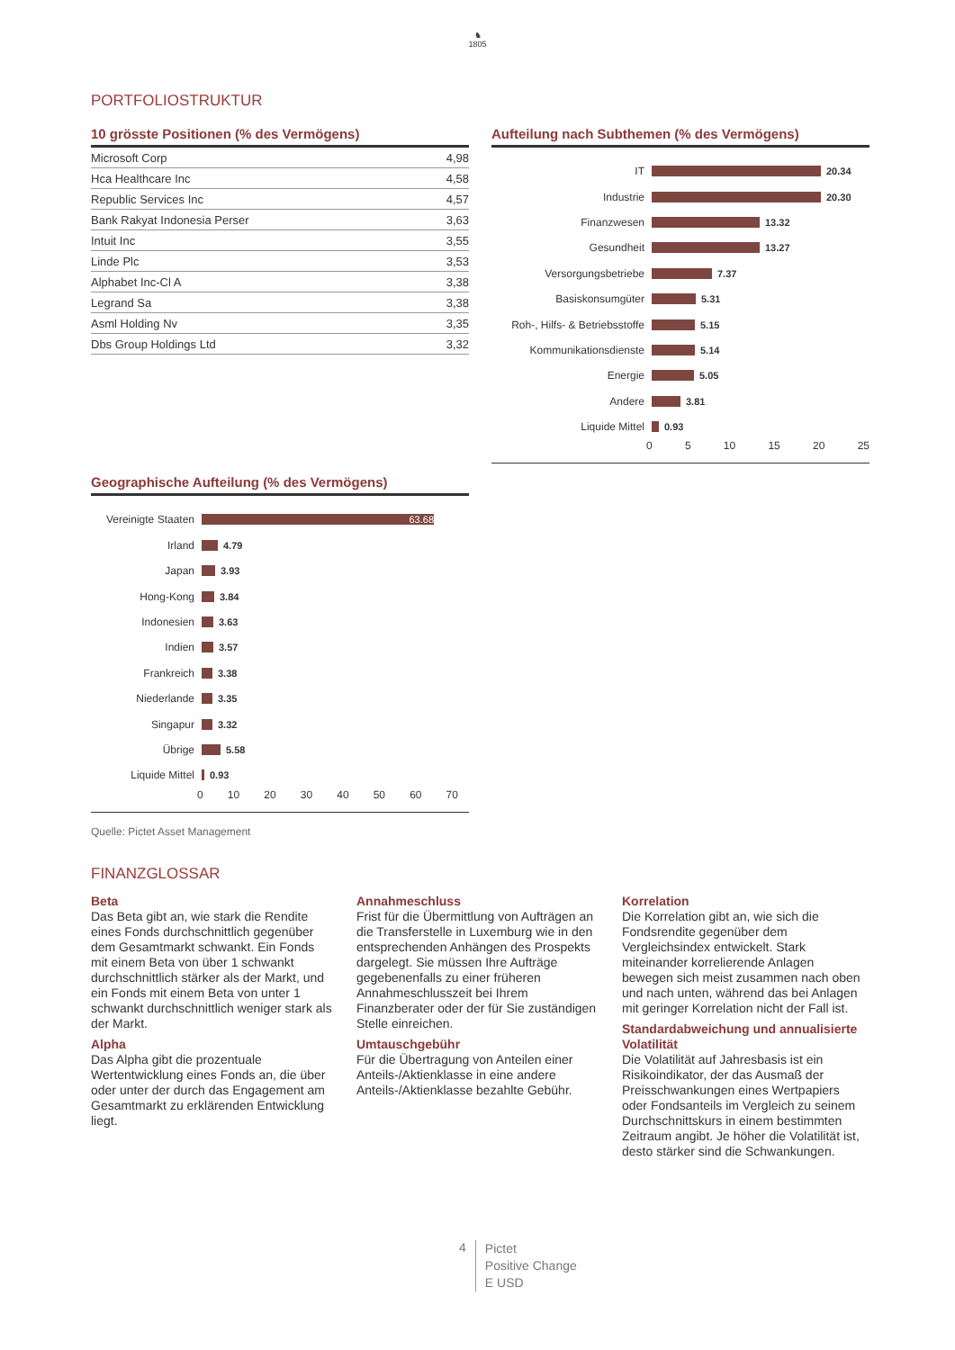♞
1805
PORTFOLIOSTRUKTUR
10 grösste Positionen (% des Vermögens)
| Microsoft Corp | 4,98 |
| Hca Healthcare Inc | 4,58 |
| Republic Services Inc | 4,57 |
| Bank Rakyat Indonesia Perser | 3,63 |
| Intuit Inc | 3,55 |
| Linde Plc | 3,53 |
| Alphabet Inc-Cl A | 3,38 |
| Legrand Sa | 3,38 |
| Asml Holding Nv | 3,35 |
| Dbs Group Holdings Ltd | 3,32 |
Aufteilung nach Subthemen (% des Vermögens)
IT 20.34
Industrie 20.30
Finanzwesen 13.32
Gesundheit 13.27
Versorgungsbetriebe 7.37
Basiskonsumgüter 5.31
Roh-, Hilfs- & Betriebsstoffe 5.15
Kommunikationsdienste 5.14
Energie 5.05
Andere 3.81
Liquide Mittel 0.93
0 5 10 15 20 25
Geographische Aufteilung (% des Vermögens)
Vereinigte Staaten 63.68
Irland 4.79
Japan 3.93
Hong-Kong 3.84
Indonesien 3.63
Indien 3.57
Frankreich 3.38
Niederlande 3.35
Singapur 3.32
Übrige 5.58
Liquide Mittel 0.93
0 10 20 30 40 50 60 70
Quelle: Pictet Asset Management
FINANZGLOSSAR
Beta
Das Beta gibt an, wie stark die Rendite eines Fonds durchschnittlich gegenüber dem Gesamtmarkt schwankt. Ein Fonds mit einem Beta von über 1 schwankt durchschnittlich stärker als der Markt, und ein Fonds mit einem Beta von unter 1 schwankt durchschnittlich weniger stark als der Markt.
Alpha
Das Alpha gibt die prozentuale Wertentwicklung eines Fonds an, die über oder unter der durch das Engagement am Gesamtmarkt zu erklärenden Entwicklung liegt.
Annahmeschluss
Frist für die Übermittlung von Aufträgen an die Transferstelle in Luxemburg wie in den entsprechenden Anhängen des Prospekts dargelegt. Sie müssen Ihre Aufträge gegebenenfalls zu einer früheren Annahmeschlusszeit bei Ihrem Finanzberater oder der für Sie zuständigen Stelle einreichen.
Umtauschgebühr
Für die Übertragung von Anteilen einer Anteils-/Aktienklasse in eine andere Anteils-/Aktienklasse bezahlte Gebühr.
Korrelation
Die Korrelation gibt an, wie sich die Fondsrendite gegenüber dem Vergleichsindex entwickelt. Stark miteinander korrelierende Anlagen bewegen sich meist zusammen nach oben und nach unten, während das bei Anlagen mit geringer Korrelation nicht der Fall ist.
Standardabweichung und annualisierte Volatilität
Die Volatilität auf Jahresbasis ist ein Risikoindikator, der das Ausmaß der Preisschwankungen eines Wertpapiers oder Fondsanteils im Vergleich zu seinem Durchschnittskurs in einem bestimmten Zeitraum angibt. Je höher die Volatilität ist, desto stärker sind die Schwankungen.
4 Pictet
Positive Change
E USD